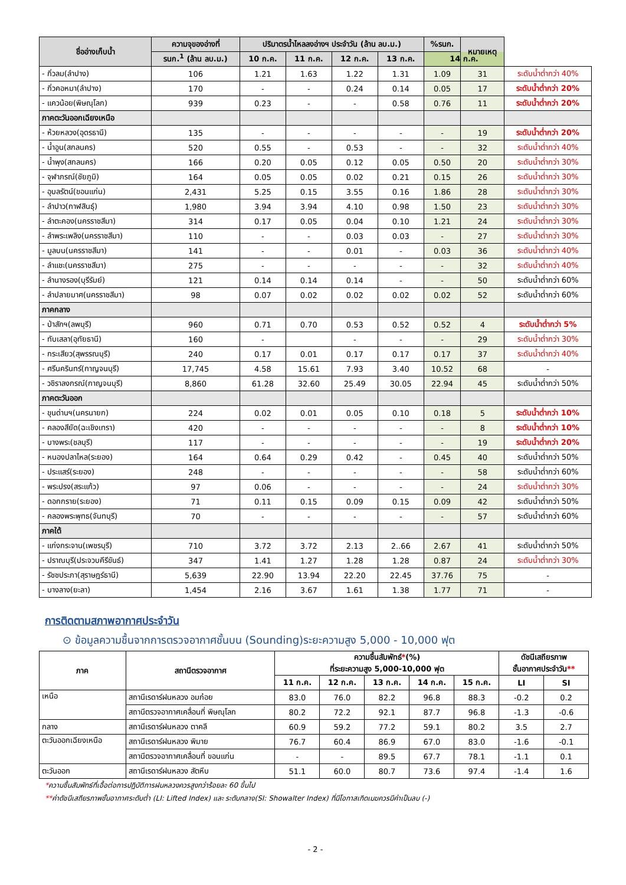| ชื่ออ่างเก็บน้ำ | ความจุของอ่างที่ | ปริมาตรน้ำไหลลงอ่างฯ ประจำวัน (ล้าน ลบ.ม.) | | | | %รนก. | หมายเหตุ | |
| --- | --- | --- | --- | --- | --- | --- | --- | --- |
| | รนก.<sup>1</sup> (ล้าน ลบ.ม.) | 10 ก.ค. | 11 ก.ค. | 12 ก.ค. | 13 ก.ค. | 14 ก.ค. | | |
| - กิ่วลม(ลำปาง) | 106 | 1.21 | 1.63 | 1.22 | 1.31 | 1.09 | 31 | ระดับน้ำต่ำกว่า 40% |
| - กิ่วคอหมา(ลำปาง) | 170 | - | - | 0.24 | 0.14 | 0.05 | 17 | ระดับน้ำต่ำกว่า 20% |
| - แควน้อย(พิษณุโลก) | 939 | 0.23 | - | - | 0.58 | 0.76 | 11 | ระดับน้ำต่ำกว่า 20% |
| ภาคตะวันออกเฉียงเหนือ | | | | | | | | |
| - ห้วยหลวง(อุดรธานี) | 135 | - | - | - | - | - | 19 | ระดับน้ำต่ำกว่า 20% |
| - น้ำอูน(สกลนคร) | 520 | 0.55 | - | 0.53 | - | - | 32 | ระดับน้ำต่ำกว่า 40% |
| - น้ำพุง(สกลนคร) | 166 | 0.20 | 0.05 | 0.12 | 0.05 | 0.50 | 20 | ระดับน้ำต่ำกว่า 30% |
| - จุฬาภรณ์(ชัยภูมิ) | 164 | 0.05 | 0.05 | 0.02 | 0.21 | 0.15 | 26 | ระดับน้ำต่ำกว่า 30% |
| - อุบลรัตน์(ขอนแก่น) | 2,431 | 5.25 | 0.15 | 3.55 | 0.16 | 1.86 | 28 | ระดับน้ำต่ำกว่า 30% |
| - ลำปาว(กาฬสินธุ์) | 1,980 | 3.94 | 3.94 | 4.10 | 0.98 | 1.50 | 23 | ระดับน้ำต่ำกว่า 30% |
| - ลำตะคอง(นครราชสีมา) | 314 | 0.17 | 0.05 | 0.04 | 0.10 | 1.21 | 24 | ระดับน้ำต่ำกว่า 30% |
| - ลำพระเพลิง(นครราชสีมา) | 110 | - | - | 0.03 | 0.03 | - | 27 | ระดับน้ำต่ำกว่า 30% |
| - มูลบน(นครราชสีมา) | 141 | - | - | 0.01 | - | 0.03 | 36 | ระดับน้ำต่ำกว่า 40% |
| - ลำแชะ(นครราชสีมา) | 275 | - | - | - | - | - | 32 | ระดับน้ำต่ำกว่า 40% |
| - ลำนางรอง(บุรีรัมย์) | 121 | 0.14 | 0.14 | 0.14 | - | - | 50 | ระดับน้ำต่ำกว่า 60% |
| - ลำปลายมาศ(นครราชสีมา) | 98 | 0.07 | 0.02 | 0.02 | 0.02 | 0.02 | 52 | ระดับน้ำต่ำกว่า 60% |
| ภาคกลาง | | | | | | | | |
| - ป่าสักฯ(ลพบุรี) | 960 | 0.71 | 0.70 | 0.53 | 0.52 | 0.52 | 4 | ระดับน้ำต่ำกว่า 5% |
| - ทับเสลา(อุทัยธานี) | 160 | - | | - | - | - | 29 | ระดับน้ำต่ำกว่า 30% |
| - กระเสียว(สุพรรณบุรี) | 240 | 0.17 | 0.01 | 0.17 | 0.17 | 0.17 | 37 | ระดับน้ำต่ำกว่า 40% |
| - ศรีนครินทร์(กาญจนบุรี) | 17,745 | 4.58 | 15.61 | 7.93 | 3.40 | 10.52 | 68 | - |
| - วชิราลงกรณ์(กาญจนบุรี) | 8,860 | 61.28 | 32.60 | 25.49 | 30.05 | 22.94 | 45 | ระดับน้ำต่ำกว่า 50% |
| ภาคตะวันออก | | | | | | | | |
| - ขุนด่านฯ(นครนายก) | 224 | 0.02 | 0.01 | 0.05 | 0.10 | 0.18 | 5 | ระดับน้ำต่ำกว่า 10% |
| - คลองสียัด(ฉะเชิงเทรา) | 420 | - | - | - | - | - | 8 | ระดับน้ำต่ำกว่า 10% |
| - บางพระ(ชลบุรี) | 117 | - | - | - | - | - | 19 | ระดับน้ำต่ำกว่า 20% |
| - หนองปลาไหล(ระยอง) | 164 | 0.64 | 0.29 | 0.42 | - | 0.45 | 40 | ระดับน้ำต่ำกว่า 50% |
| - ประแสร์(ระยอง) | 248 | - | - | - | - | - | 58 | ระดับน้ำต่ำกว่า 60% |
| - พระปรง(สระแก้ว) | 97 | 0.06 | - | - | - | - | 24 | ระดับน้ำต่ำกว่า 30% |
| - ดอกกราย(ระยอง) | 71 | 0.11 | 0.15 | 0.09 | 0.15 | 0.09 | 42 | ระดับน้ำต่ำกว่า 50% |
| - คลองพระพุทธ(จันทบุรี) | 70 | - | - | - | - | - | 57 | ระดับน้ำต่ำกว่า 60% |
| ภาคใต้ | | | | | | | | |
| - แก่งกระจาน(เพชรบุรี) | 710 | 3.72 | 3.72 | 2.13 | 2..66 | 2.67 | 41 | ระดับน้ำต่ำกว่า 50% |
| - ปราณบุรี(ประจวบคีรีขันธ์) | 347 | 1.41 | 1.27 | 1.28 | 1.28 | 0.87 | 24 | ระดับน้ำต่ำกว่า 30% |
| - รัชชประภา(สุราษฎร์ธานี) | 5,639 | 22.90 | 13.94 | 22.20 | 22.45 | 37.76 | 75 | - |
| - บางลาง(ยะลา) | 1,454 | 2.16 | 3.67 | 1.61 | 1.38 | 1.77 | 71 | - |
การติดตามสภาพอากาศประจำวัน
⊙ ข้อมูลความชื้นจากการตรวจอากาศชั้นบน (Sounding)ระยะความสูง 5,000 - 10,000 ฟุต
| ภาค | สถานีตรวจอากาศ | ความชื้นสัมพัทธ์ * (%) ที่ระยะความสูง 5,000-10,000 ฟุต | | | | | ดัชนีเสถียรภาพ ชั้นอากาศประจำวัน ** | |
| --- | --- | --- | --- | --- | --- | --- | --- | --- |
| | | 11 ก.ค. | 12 ก.ค. | 13 ก.ค. | 14 ก.ค. | 15 ก.ค. | LI | SI |
| เหนือ | สถานีเรดาร์ฝนหลวง อมก๋อย | 83.0 | 76.0 | 82.2 | 96.8 | 88.3 | -0.2 | 0.2 |
| | สถานีตรวจอากาศเคลื่อนที่ พิษณุโลก | 80.2 | 72.2 | 92.1 | 87.7 | 96.8 | -1.3 | -0.6 |
| กลาง | สถานีเรดาร์ฝนหลวง ตาคลี | 60.9 | 59.2 | 77.2 | 59.1 | 80.2 | 3.5 | 2.7 |
| ตะวันออกเฉียงเหนือ | สถานีเรดาร์ฝนหลวง พิมาย | 76.7 | 60.4 | 86.9 | 67.0 | 83.0 | -1.6 | -0.1 |
| | สถานีตรวจอากาศเคลื่อนที่ ขอนแก่น | - | - | 89.5 | 67.7 | 78.1 | -1.1 | 0.1 |
| ตะวันออก | สถานีเรดาร์ฝนหลวง สัตหีบ | 51.1 | 60.0 | 80.7 | 73.6 | 97.4 | -1.4 | 1.6 |
*ความชื้นสัมพัทธ์ที่เอื้อต่อการปฏิบัติการฝนหลวงควรสูงกว่าร้อยละ 60 ขึ้นไป
**ค่าดัชนีเสถียรภาพชั้นอากาศระดับต่ำ (LI: Lifted Index) และ ระดับกลาง(SI: Showalter Index) ที่มีโอกาสเกิดเมฆควรมีค่าเป็นลบ (-)
- 2 -